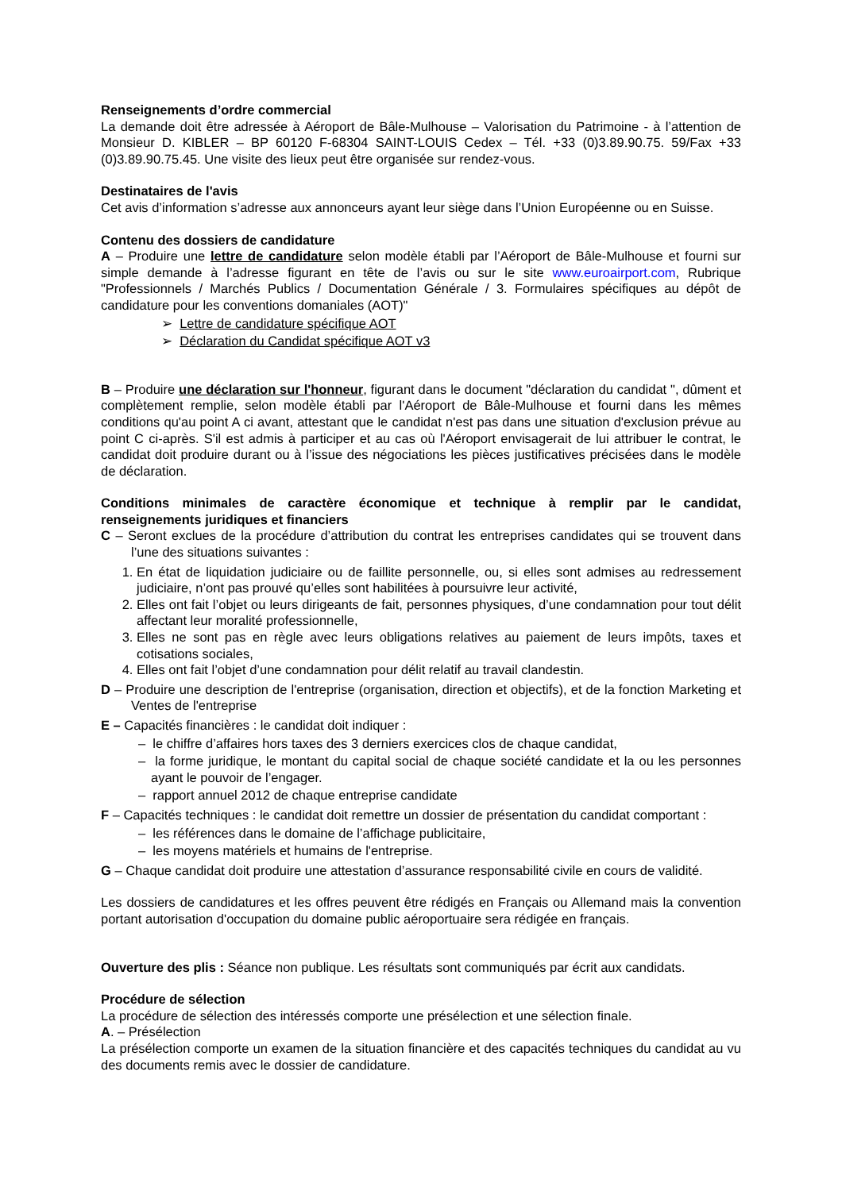Renseignements d’ordre commercial
La demande doit être adressée à Aéroport de Bâle-Mulhouse – Valorisation du Patrimoine - à l’attention de Monsieur D. KIBLER – BP 60120 F-68304 SAINT-LOUIS Cedex – Tél. +33 (0)3.89.90.75. 59/Fax +33 (0)3.89.90.75.45. Une visite des lieux peut être organisée sur rendez-vous.
Destinataires de l'avis
Cet avis d’information s’adresse aux annonceurs ayant leur siège dans l’Union Européenne ou en Suisse.
Contenu des dossiers de candidature
A – Produire une lettre de candidature selon modèle établi par l’Aéroport de Bâle-Mulhouse et fourni sur simple demande à l’adresse figurant en tête de l’avis ou sur le site www.euroairport.com, Rubrique "Professionnels / Marchés Publics / Documentation Générale / 3. Formulaires spécifiques au dépôt de candidature pour les conventions domaniales (AOT)"
➢ Lettre de candidature spécifique AOT
➢ Déclaration du Candidat spécifique AOT v3
B – Produire une déclaration sur l'honneur, figurant dans le document "déclaration du candidat ", dûment et complètement remplie, selon modèle établi par l'Aéroport de Bâle-Mulhouse et fourni dans les mêmes conditions qu'au point A ci avant, attestant que le candidat n'est pas dans une situation d'exclusion prévue au point C ci-après. S'il est admis à participer et au cas où l'Aéroport envisagerait de lui attribuer le contrat, le candidat doit produire durant ou à l’issue des négociations les pièces justificatives précisées dans le modèle de déclaration.
Conditions minimales de caractère économique et technique à remplir par le candidat, renseignements juridiques et financiers
C – Seront exclues de la procédure d’attribution du contrat les entreprises candidates qui se trouvent dans l’une des situations suivantes :
1. En état de liquidation judiciaire ou de faillite personnelle, ou, si elles sont admises au redressement judiciaire, n’ont pas prouvé qu’elles sont habilitées à poursuivre leur activité,
2. Elles ont fait l’objet ou leurs dirigeants de fait, personnes physiques, d’une condamnation pour tout délit affectant leur moralité professionnelle,
3. Elles ne sont pas en règle avec leurs obligations relatives au paiement de leurs impôts, taxes et cotisations sociales,
4. Elles ont fait l’objet d’une condamnation pour délit relatif au travail clandestin.
D – Produire une description de l'entreprise (organisation, direction et objectifs), et de la fonction Marketing et Ventes de l'entreprise
E – Capacités financières : le candidat doit indiquer :
– le chiffre d’affaires hors taxes des 3 derniers exercices clos de chaque candidat,
– la forme juridique, le montant du capital social de chaque société candidate et la ou les personnes ayant le pouvoir de l’engager.
– rapport annuel 2012 de chaque entreprise candidate
F – Capacités techniques : le candidat doit remettre un dossier de présentation du candidat comportant :
– les références dans le domaine de l’affichage publicitaire,
– les moyens matériels et humains de l'entreprise.
G – Chaque candidat doit produire une attestation d’assurance responsabilité civile en cours de validité.
Les dossiers de candidatures et les offres peuvent être rédigés en Français ou Allemand mais la convention portant autorisation d'occupation du domaine public aéroportuaire sera rédigée en français.
Ouverture des plis : Séance non publique. Les résultats sont communiqués par écrit aux candidats.
Procédure de sélection
La procédure de sélection des intéressés comporte une présélection et une sélection finale.
A. – Présélection
La présélection comporte un examen de la situation financière et des capacités techniques du candidat au vu des documents remis avec le dossier de candidature.